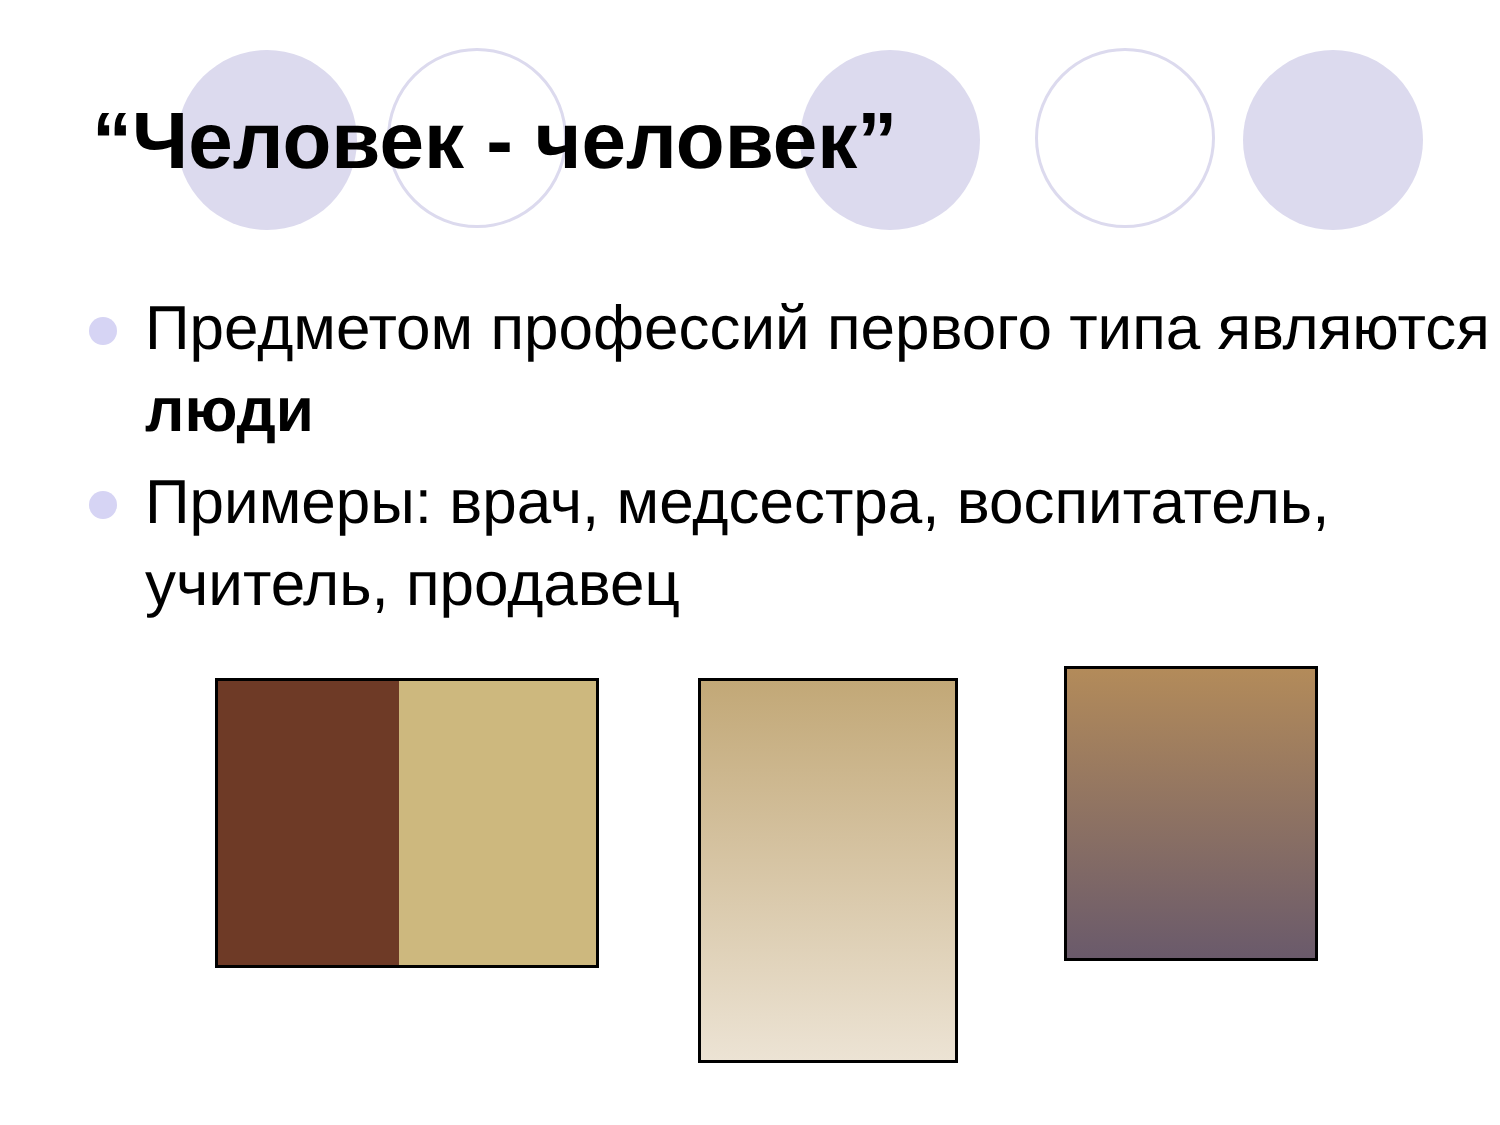“Человек - человек”
Предметом профессий первого типа являются люди
Примеры: врач, медсестра, воспитатель, учитель, продавец